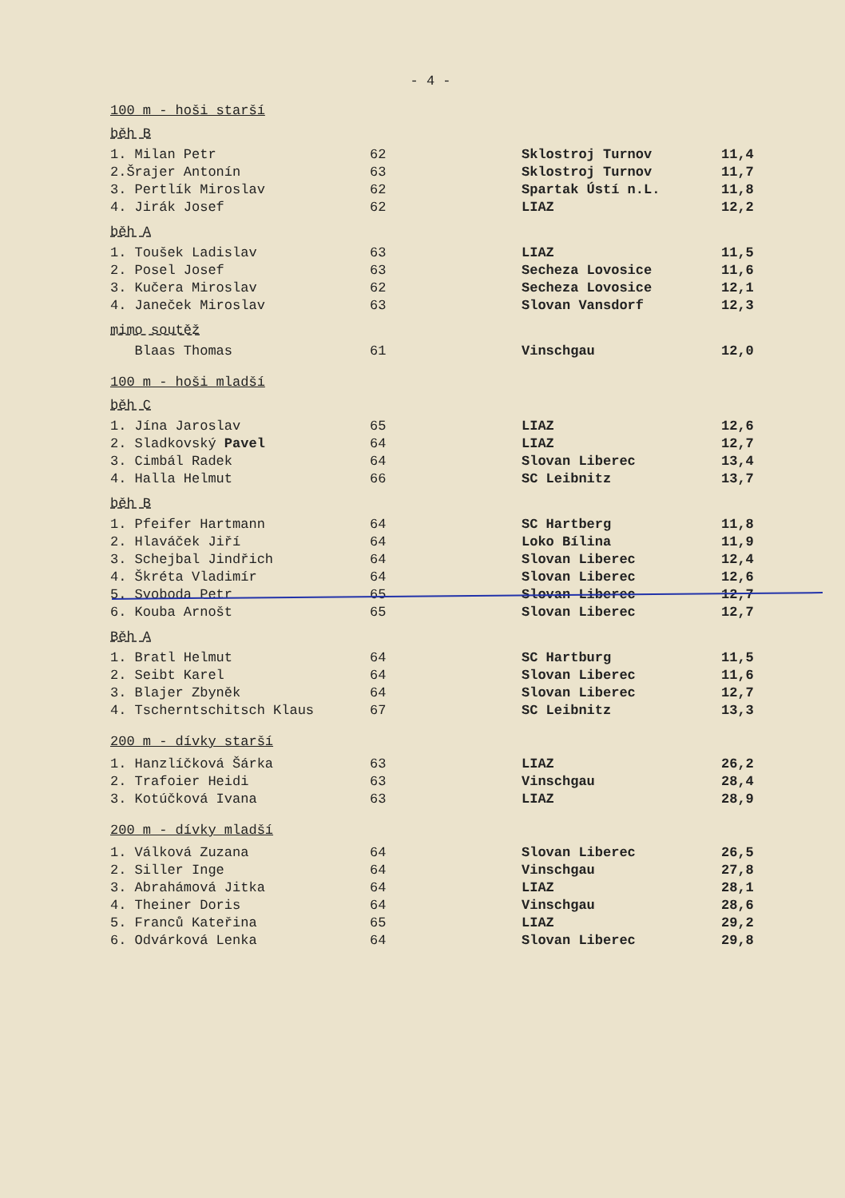- 4 -
100 m - hoši starší
běh B
| 1. Milan Petr | 62 | Sklostroj Turnov | 11,4 |
| 2.Šrajer Antonín | 63 | Sklostroj Turnov | 11,7 |
| 3. Pertlík Miroslav | 62 | Spartak Ústí n.L. | 11,8 |
| 4. Jirák Josef | 62 | LIAZ | 12,2 |
běh A
| 1. Toušek Ladislav | 63 | LIAZ | 11,5 |
| 2. Posel Josef | 63 | Secheza Lovosice | 11,6 |
| 3. Kučera Miroslav | 62 | Secheza Lovosice | 12,1 |
| 4. Janeček Miroslav | 63 | Slovan Vansdorf | 12,3 |
mimo soutěž
| Blaas Thomas | 61 | Vinschgau | 12,0 |
100 m - hoši mladší
běh C
| 1. Jína Jaroslav | 65 | LIAZ | 12,6 |
| 2. Sladkovský Pavel | 64 | LIAZ | 12,7 |
| 3. Cimbál Radek | 64 | Slovan Liberec | 13,4 |
| 4. Halla Helmut | 66 | SC Leibnitz | 13,7 |
běh B
| 1. Pfeifer Hartmann | 64 | SC Hartberg | 11,8 |
| 2. Hlaváček Jiří | 64 | Loko Bílina | 11,9 |
| 3. Schejbal Jindřich | 64 | Slovan Liberec | 12,4 |
| 4. Škréta Vladimír | 64 | Slovan Liberec | 12,6 |
| 5. Svoboda Petr | 65 | Slovan Liberec | 12,7 |
| 6. Kouba Arnošt | 65 | Slovan Liberec | 12,7 |
Běh A
| 1. Bratl Helmut | 64 | SC Hartburg | 11,5 |
| 2. Seibt Karel | 64 | Slovan Liberec | 11,6 |
| 3. Blajer Zbyněk | 64 | Slovan Liberec | 12,7 |
| 4. Tscherntschitsch Klaus | 67 | SC Leibnitz | 13,3 |
200 m - dívky starší
| 1. Hanzlíčková Šárka | 63 | LIAZ | 26,2 |
| 2. Trafoier Heidi | 63 | Vinschgau | 28,4 |
| 3. Kotúčková Ivana | 63 | LIAZ | 28,9 |
200 m - dívky mladší
| 1. Válková Zuzana | 64 | Slovan Liberec | 26,5 |
| 2. Siller Inge | 64 | Vinschgau | 27,8 |
| 3. Abrahámová Jitka | 64 | LIAZ | 28,1 |
| 4. Theiner Doris | 64 | Vinschgau | 28,6 |
| 5. Franců Kateřina | 65 | LIAZ | 29,2 |
| 6. Odvárková Lenka | 64 | Slovan Liberec | 29,8 |